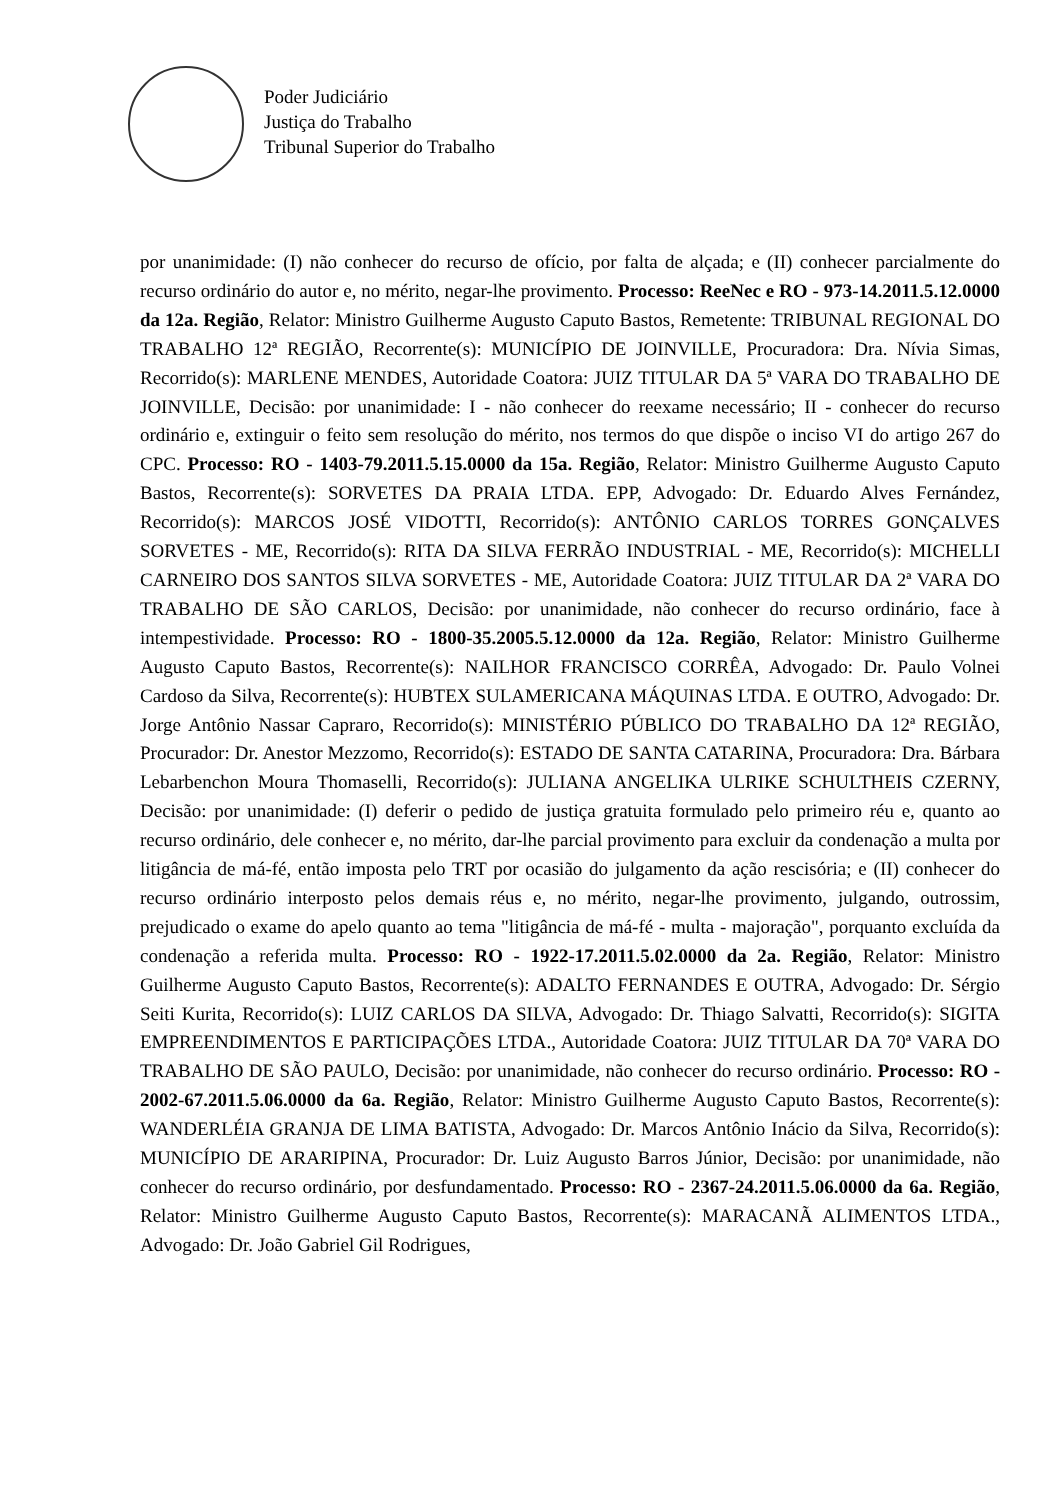Poder Judiciário
Justiça do Trabalho
Tribunal Superior do Trabalho
por unanimidade: (I) não conhecer do recurso de ofício, por falta de alçada; e (II) conhecer parcialmente do recurso ordinário do autor e, no mérito, negar-lhe provimento. Processo: ReeNec e RO - 973-14.2011.5.12.0000 da 12a. Região, Relator: Ministro Guilherme Augusto Caputo Bastos, Remetente: TRIBUNAL REGIONAL DO TRABALHO 12ª REGIÃO, Recorrente(s): MUNICÍPIO DE JOINVILLE, Procuradora: Dra. Nívia Simas, Recorrido(s): MARLENE MENDES, Autoridade Coatora: JUIZ TITULAR DA 5ª VARA DO TRABALHO DE JOINVILLE, Decisão: por unanimidade: I - não conhecer do reexame necessário; II - conhecer do recurso ordinário e, extinguir o feito sem resolução do mérito, nos termos do que dispõe o inciso VI do artigo 267 do CPC. Processo: RO - 1403-79.2011.5.15.0000 da 15a. Região, Relator: Ministro Guilherme Augusto Caputo Bastos, Recorrente(s): SORVETES DA PRAIA LTDA. EPP, Advogado: Dr. Eduardo Alves Fernández, Recorrido(s): MARCOS JOSÉ VIDOTTI, Recorrido(s): ANTÔNIO CARLOS TORRES GONÇALVES SORVETES - ME, Recorrido(s): RITA DA SILVA FERRÃO INDUSTRIAL - ME, Recorrido(s): MICHELLI CARNEIRO DOS SANTOS SILVA SORVETES - ME, Autoridade Coatora: JUIZ TITULAR DA 2ª VARA DO TRABALHO DE SÃO CARLOS, Decisão: por unanimidade, não conhecer do recurso ordinário, face à intempestividade. Processo: RO - 1800-35.2005.5.12.0000 da 12a. Região, Relator: Ministro Guilherme Augusto Caputo Bastos, Recorrente(s): NAILHOR FRANCISCO CORRÊA, Advogado: Dr. Paulo Volnei Cardoso da Silva, Recorrente(s): HUBTEX SULAMERICANA MÁQUINAS LTDA. E OUTRO, Advogado: Dr. Jorge Antônio Nassar Capraro, Recorrido(s): MINISTÉRIO PÚBLICO DO TRABALHO DA 12ª REGIÃO, Procurador: Dr. Anestor Mezzomo, Recorrido(s): ESTADO DE SANTA CATARINA, Procuradora: Dra. Bárbara Lebarbenchon Moura Thomaselli, Recorrido(s): JULIANA ANGELIKA ULRIKE SCHULTHEIS CZERNY, Decisão: por unanimidade: (I) deferir o pedido de justiça gratuita formulado pelo primeiro réu e, quanto ao recurso ordinário, dele conhecer e, no mérito, dar-lhe parcial provimento para excluir da condenação a multa por litigância de má-fé, então imposta pelo TRT por ocasião do julgamento da ação rescisória; e (II) conhecer do recurso ordinário interposto pelos demais réus e, no mérito, negar-lhe provimento, julgando, outrossim, prejudicado o exame do apelo quanto ao tema "litigância de má-fé - multa - majoração", porquanto excluída da condenação a referida multa. Processo: RO - 1922-17.2011.5.02.0000 da 2a. Região, Relator: Ministro Guilherme Augusto Caputo Bastos, Recorrente(s): ADALTO FERNANDES E OUTRA, Advogado: Dr. Sérgio Seiti Kurita, Recorrido(s): LUIZ CARLOS DA SILVA, Advogado: Dr. Thiago Salvatti, Recorrido(s): SIGITA EMPREENDIMENTOS E PARTICIPAÇÕES LTDA., Autoridade Coatora: JUIZ TITULAR DA 70ª VARA DO TRABALHO DE SÃO PAULO, Decisão: por unanimidade, não conhecer do recurso ordinário. Processo: RO - 2002-67.2011.5.06.0000 da 6a. Região, Relator: Ministro Guilherme Augusto Caputo Bastos, Recorrente(s): WANDERLÉIA GRANJA DE LIMA BATISTA, Advogado: Dr. Marcos Antônio Inácio da Silva, Recorrido(s): MUNICÍPIO DE ARARIPINA, Procurador: Dr. Luiz Augusto Barros Júnior, Decisão: por unanimidade, não conhecer do recurso ordinário, por desfundamentado. Processo: RO - 2367-24.2011.5.06.0000 da 6a. Região, Relator: Ministro Guilherme Augusto Caputo Bastos, Recorrente(s): MARACANÃ ALIMENTOS LTDA., Advogado: Dr. João Gabriel Gil Rodrigues,